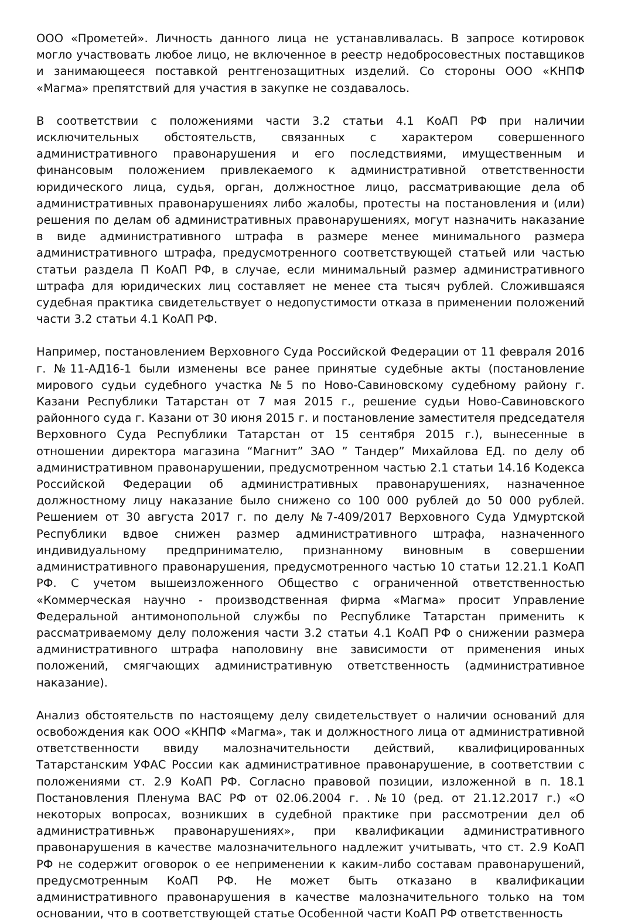ООО «Прометей». Личность данного лица не устанавливалась. В запросе котировок могло участвовать любое лицо, не включенное в реестр недобросовестных поставщиков и занимающееся поставкой рентгенозащитных изделий. Со стороны ООО «КНПФ «Магма» препятствий для участия в закупке не создавалось.
В соответствии с положениями части 3.2 статьи 4.1 КоАП РФ при наличии исключительных обстоятельств, связанных с характером совершенного административного правонарушения и его последствиями, имущественным и финансовым положением привлекаемого к административной ответственности юридического лица, судья, орган, должностное лицо, рассматривающие дела об административных правонарушениях либо жалобы, протесты на постановления и (или) решения по делам об административных правонарушениях, могут назначить наказание в виде административного штрафа в размере менее минимального размера административного штрафа, предусмотренного соответствующей статьей или частью статьи раздела П КоАП РФ, в случае, если минимальный размер административного штрафа для юридических лиц составляет не менее ста тысяч рублей. Сложившаяся судебная практика свидетельствует о недопустимости отказа в применении положений части 3.2 статьи 4.1 КоАП РФ.
Например, постановлением Верховного Суда Российской Федерации от 11 февраля 2016 г. №11-АД16-1 были изменены все ранее принятые судебные акты (постановление мирового судьи судебного участка №5 по Ново-Савиновскому судебному району г. Казани Республики Татарстан от 7 мая 2015 г., решение судьи Ново-Савиновского районного суда г. Казани от 30 июня 2015 г. и постановление заместителя председателя Верховного Суда Республики Татарстан от 15 сентября 2015 г.), вынесенные в отношении директора магазина “Магнит” ЗАО ” Тандер” Михайлова ЕД. по делу об административном правонарушении, предусмотренном частью 2.1 статьи 14.16 Кодекса Российской Федерации об административных правонарушениях, назначенное должностному лицу наказание было снижено со 100 000 рублей до 50 000 рублей. Решением от 30 августа 2017 г. по делу №7-409/2017 Верховного Суда Удмуртской Республики вдвое снижен размер административного штрафа, назначенного индивидуальному предпринимателю, признанному виновным в совершении административного правонарушения, предусмотренного частью 10 статьи 12.21.1 КоАП РФ. С учетом вышеизложенного Общество с ограниченной ответственностью «Коммерческая научно - производственная фирма «Магма» просит Управление Федеральной антимонопольной службы по Республике Татарстан применить к рассматриваемому делу положения части 3.2 статьи 4.1 КоАП РФ о снижении размера административного штрафа наполовину вне зависимости от применения иных положений, смягчающих административную ответственность (административное наказание).
Анализ обстоятельств по настоящему делу свидетельствует о наличии оснований для освобождения как ООО «КНПФ «Магма», так и должностного лица от административной ответственности ввиду малозначительности действий, квалифицированных Татарстанским УФАС России как административное правонарушение, в соответствии с положениями ст. 2.9 КоАП РФ. Согласно правовой позиции, изложенной в п. 18.1 Постановления Пленума ВАС РФ от 02.06.2004 г. .№10 (ред. от 21.12.2017 г.) «О некоторых вопросах, возникших в судебной практике при рассмотрении дел об административньж правонарушениях», при квалификации административного правонарушения в качестве малозначительного надлежит учитывать, что ст. 2.9 КоАП РФ не содержит оговорок о ее неприменении к каким-либо составам правонарушений, предусмотренным КоАП РФ. Не может быть отказано в квалификации административного правонарушения в качестве малозначительного только на том основании, что в соответствующей статье Особенной части КоАП РФ ответственность